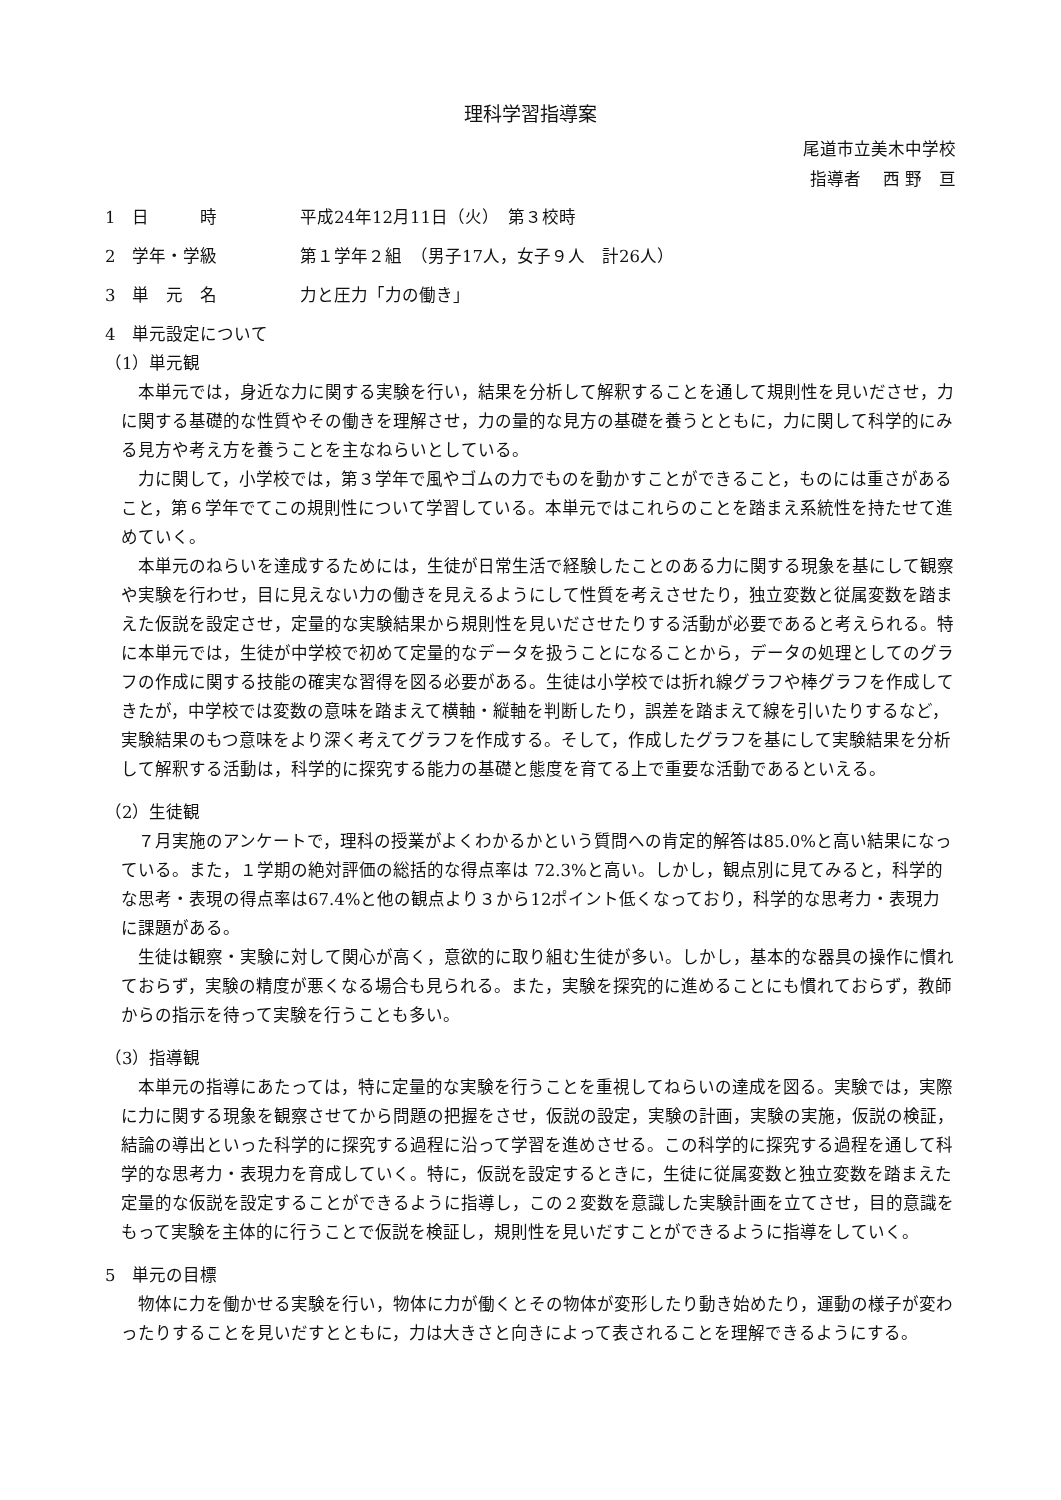理科学習指導案
尾道市立美木中学校
指導者　 西 野　亘
1　日　　　時 平成24年12月11日（火）　第３校時
2　学年・学級 第１学年２組　（男子17人，女子９人　計26人）
3　単　元　名 力と圧力「力の働き」
4　単元設定について
（1）単元観
本単元では，身近な力に関する実験を行い，結果を分析して解釈することを通して規則性を見いださせ，力に関する基礎的な性質やその働きを理解させ，力の量的な見方の基礎を養うとともに，力に関して科学的にみる見方や考え方を養うことを主なねらいとしている。
力に関して，小学校では，第３学年で風やゴムの力でものを動かすことができること，ものには重さがあること，第６学年でてこの規則性について学習している。本単元ではこれらのことを踏まえ系統性を持たせて進めていく。
本単元のねらいを達成するためには，生徒が日常生活で経験したことのある力に関する現象を基にして観察や実験を行わせ，目に見えない力の働きを見えるようにして性質を考えさせたり，独立変数と従属変数を踏まえた仮説を設定させ，定量的な実験結果から規則性を見いださせたりする活動が必要であると考えられる。特に本単元では，生徒が中学校で初めて定量的なデータを扱うことになることから，データの処理としてのグラフの作成に関する技能の確実な習得を図る必要がある。生徒は小学校では折れ線グラフや棒グラフを作成してきたが，中学校では変数の意味を踏まえて横軸・縦軸を判断したり，誤差を踏まえて線を引いたりするなど，実験結果のもつ意味をより深く考えてグラフを作成する。そして，作成したグラフを基にして実験結果を分析して解釈する活動は，科学的に探究する能力の基礎と態度を育てる上で重要な活動であるといえる。
（2）生徒観
７月実施のアンケートで，理科の授業がよくわかるかという質問への肯定的解答は85.0%と高い結果になっている。また，１学期の絶対評価の総括的な得点率は 72.3%と高い。しかし，観点別に見てみると，科学的な思考・表現の得点率は67.4%と他の観点より３から12ポイント低くなっており，科学的な思考力・表現力に課題がある。
生徒は観察・実験に対して関心が高く，意欲的に取り組む生徒が多い。しかし，基本的な器具の操作に慣れておらず，実験の精度が悪くなる場合も見られる。また，実験を探究的に進めることにも慣れておらず，教師からの指示を待って実験を行うことも多い。
（3）指導観
本単元の指導にあたっては，特に定量的な実験を行うことを重視してねらいの達成を図る。実験では，実際に力に関する現象を観察させてから問題の把握をさせ，仮説の設定，実験の計画，実験の実施，仮説の検証，結論の導出といった科学的に探究する過程に沿って学習を進めさせる。この科学的に探究する過程を通して科学的な思考力・表現力を育成していく。特に，仮説を設定するときに，生徒に従属変数と独立変数を踏まえた定量的な仮説を設定することができるように指導し，この２変数を意識した実験計画を立てさせ，目的意識をもって実験を主体的に行うことで仮説を検証し，規則性を見いだすことができるように指導をしていく。
5　単元の目標
物体に力を働かせる実験を行い，物体に力が働くとその物体が変形したり動き始めたり，運動の様子が変わったりすることを見いだすとともに，力は大きさと向きによって表されることを理解できるようにする。